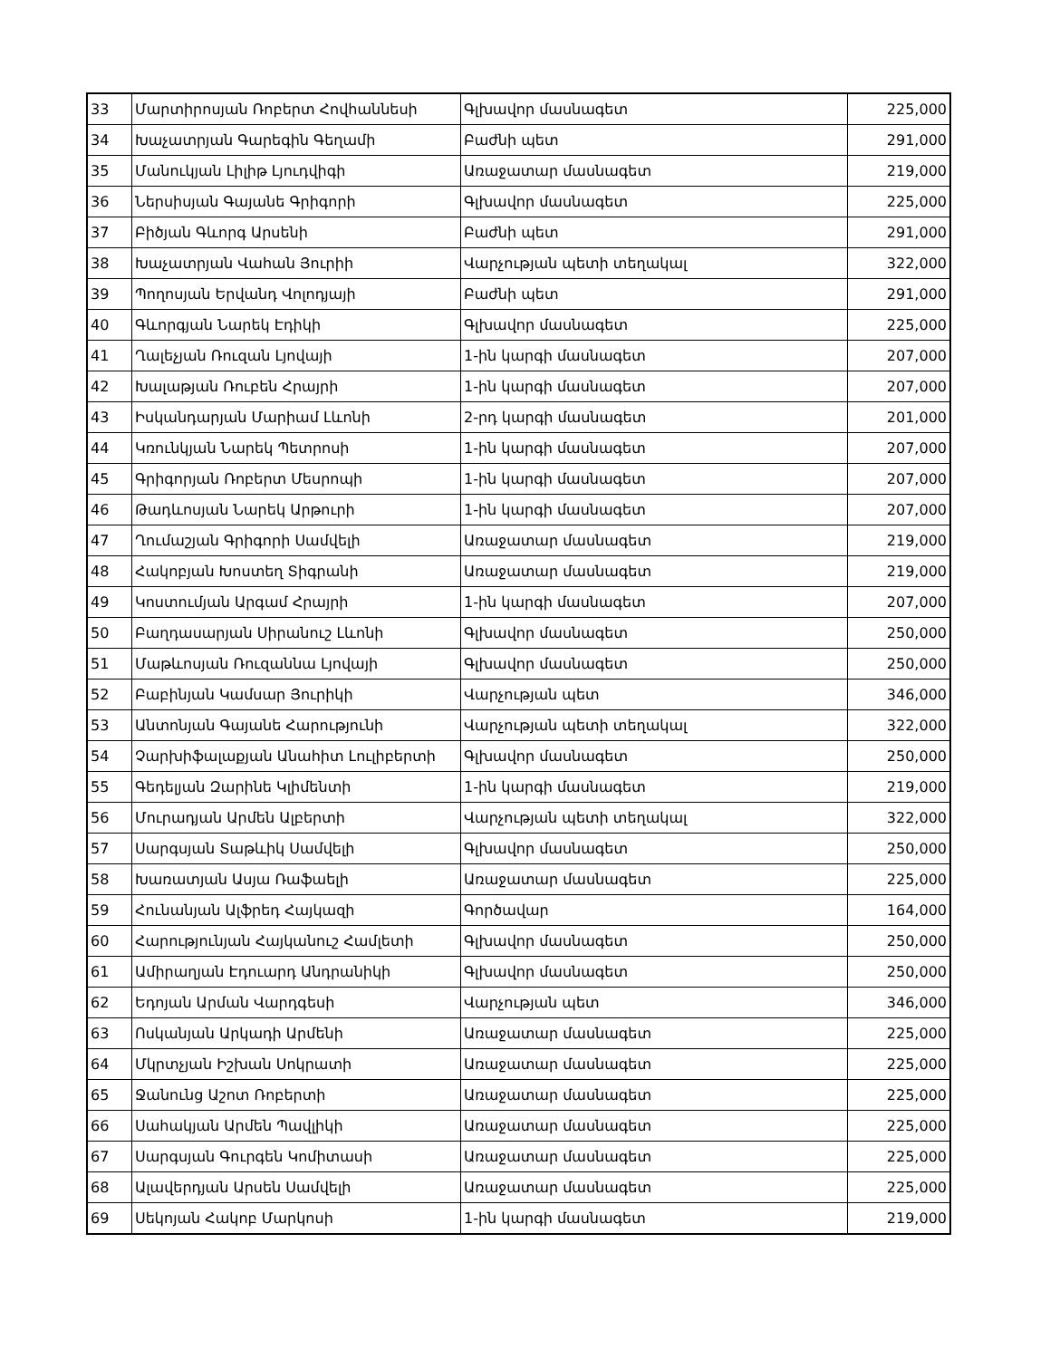| 33 | Մարտիրոսյան Ռոբերտ Հովհաննեսի | Գլխավոր մասնագետ | 225,000 |
| 34 | Խաչատրյան Գարեգին Գեղամի | Բաժնի պետ | 291,000 |
| 35 | Մանուկյան Լիլիթ Լյուդվիգի | Առաջատար մասնագետ | 219,000 |
| 36 | Ներսիսյան Գայանե Գրիգորի | Գլխավոր մասնագետ | 225,000 |
| 37 | Բիծյան Գևորգ Արսենի | Բաժնի պետ | 291,000 |
| 38 | Խաչատրյան Վահան Յուրիի | Վարչության պետի տեղակալ | 322,000 |
| 39 | Պողոսյան Երվանդ Վոլոդյայի | Բաժնի պետ | 291,000 |
| 40 | Գևորգյան Նարեկ Էդիկի | Գլխավոր մասնագետ | 225,000 |
| 41 | Ղալեչյան Ռուզան Լյովայի | 1-ին կարգի մասնագետ | 207,000 |
| 42 | Խալաթյան Ռուբեն Հրայրի | 1-ին կարգի մասնագետ | 207,000 |
| 43 | Իսկանդարյան Մարիամ Լևոնի | 2-րդ կարգի մասնագետ | 201,000 |
| 44 | Կռունկյան Նարեկ Պետրոսի | 1-ին կարգի մասնագետ | 207,000 |
| 45 | Գրիգորյան Ռոբերտ Մեսրոպի | 1-ին կարգի մասնագետ | 207,000 |
| 46 | Թադևոսյան Նարեկ Արթուրի | 1-ին կարգի մասնագետ | 207,000 |
| 47 | Ղումաշյան Գրիգորի Սամվելի | Առաջատար մասնագետ | 219,000 |
| 48 | Հակոբյան Խոստեղ Տիգրանի | Առաջատար մասնագետ | 219,000 |
| 49 | Կոստումյան Արգամ Հրայրի | 1-ին կարգի մասնագետ | 207,000 |
| 50 | Բաղդասարյան Սիրանուշ Լևոնի | Գլխավոր մասնագետ | 250,000 |
| 51 | Մաթևոսյան Ռուզաննա Լյովայի | Գլխավոր մասնագետ | 250,000 |
| 52 | Բաբինյան Կամսար Յուրիկի | Վարչության պետ | 346,000 |
| 53 | Անտոնյան Գայանե Հարությունի | Վարչության պետի տեղակալ | 322,000 |
| 54 | Չարխիֆալաքյան Անահիտ Լուլիբերտի | Գլխավոր մասնագետ | 250,000 |
| 55 | Գեդելյան Զարինե Կլիմենտի | 1-ին կարգի մասնագետ | 219,000 |
| 56 | Մուրադյան Արմեն Ալբերտի | Վարչության պետի տեղակալ | 322,000 |
| 57 | Սարգսյան Տաթևիկ Սամվելի | Գլխավոր մասնագետ | 250,000 |
| 58 | Խառատյան Ասյա Ռաֆաելի | Առաջատար մասնագետ | 225,000 |
| 59 | Հունանյան Ալֆրեդ Հայկազի | Գործավար | 164,000 |
| 60 | Հարությունյան Հայկանուշ Համլետի | Գլխավոր մասնագետ | 250,000 |
| 61 | Ամիրաղյան Էդուարդ Անդրանիկի | Գլխավոր մասնագետ | 250,000 |
| 62 | Եդոյան Արման Վարդգեսի | Վարչության պետ | 346,000 |
| 63 | Ոսկանյան Արկադի Արմենի | Առաջատար մասնագետ | 225,000 |
| 64 | Մկրտչյան Իշխան Սոկրատի | Առաջատար մասնագետ | 225,000 |
| 65 | Ջանունց Աշոտ Ռոբերտի | Առաջատար մասնագետ | 225,000 |
| 66 | Սահակյան Արմեն Պավլիկի | Առաջատար մասնագետ | 225,000 |
| 67 | Սարգսյան Գուրգեն Կոմիտասի | Առաջատար մասնագետ | 225,000 |
| 68 | Ալավերդյան Արսեն Սամվելի | Առաջատար մասնագետ | 225,000 |
| 69 | Սեկոյան Հակոբ Մարկոսի | 1-ին կարգի մասնագետ | 219,000 |